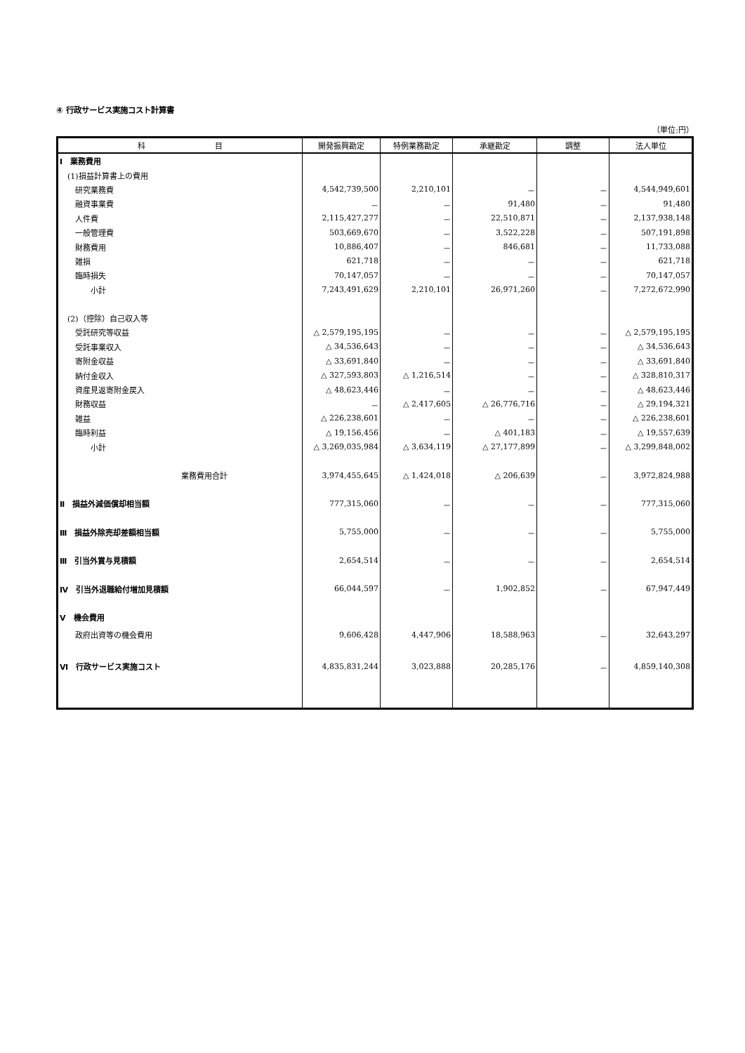④ 行政サービス実施コスト計算書
（単位:円）
| 科 目 | 開発振興勘定 | 特例業務勘定 | 承継勘定 | 調整 | 法人単位 |
| --- | --- | --- | --- | --- | --- |
| Ⅰ 業務費用 | | | | | |
| (1)損益計算書上の費用 | | | | | |
| 研究業務費 | 4,542,739,500 | 2,210,101 | － | － | 4,544,949,601 |
| 融資事業費 | － | － | 91,480 | － | 91,480 |
| 人件費 | 2,115,427,277 | － | 22,510,871 | － | 2,137,938,148 |
| 一般管理費 | 503,669,670 | － | 3,522,228 | － | 507,191,898 |
| 財務費用 | 10,886,407 | － | 846,681 | － | 11,733,088 |
| 雑損 | 621,718 | － | － | － | 621,718 |
| 臨時損失 | 70,147,057 | － | － | － | 70,147,057 |
| 小計 | 7,243,491,629 | 2,210,101 | 26,971,260 | － | 7,272,672,990 |
| (2)（控除）自己収入等 | | | | | |
| 受託研究等収益 | △ 2,579,195,195 | － | － | － | △ 2,579,195,195 |
| 受託事業収入 | △ 34,536,643 | － | － | － | △ 34,536,643 |
| 寄附金収益 | △ 33,691,840 | － | － | － | △ 33,691,840 |
| 納付金収入 | △ 327,593,803 | △ 1,216,514 | － | － | △ 328,810,317 |
| 資産見返寄附金戻入 | △ 48,623,446 | － | － | － | △ 48,623,446 |
| 財務収益 | － | △ 2,417,605 | △ 26,776,716 | － | △ 29,194,321 |
| 雑益 | △ 226,238,601 | － | － | － | △ 226,238,601 |
| 臨時利益 | △ 19,156,456 | － | △ 401,183 | － | △ 19,557,639 |
| 小計 | △ 3,269,035,984 | △ 3,634,119 | △ 27,177,899 | － | △ 3,299,848,002 |
| 業務費用合計 | 3,974,455,645 | △ 1,424,018 | △ 206,639 | － | 3,972,824,988 |
| Ⅱ 損益外減価償却相当額 | 777,315,060 | － | － | － | 777,315,060 |
| Ⅲ 損益外除売却差額相当額 | 5,755,000 | － | － | － | 5,755,000 |
| Ⅲ 引当外賞与見積額 | 2,654,514 | － | － | － | 2,654,514 |
| Ⅳ 引当外退職給付増加見積額 | 66,044,597 | － | 1,902,852 | － | 67,947,449 |
| Ⅴ 機会費用 | | | | | |
| 政府出資等の機会費用 | 9,606,428 | 4,447,906 | 18,588,963 | － | 32,643,297 |
| Ⅵ 行政サービス実施コスト | 4,835,831,244 | 3,023,888 | 20,285,176 | － | 4,859,140,308 |